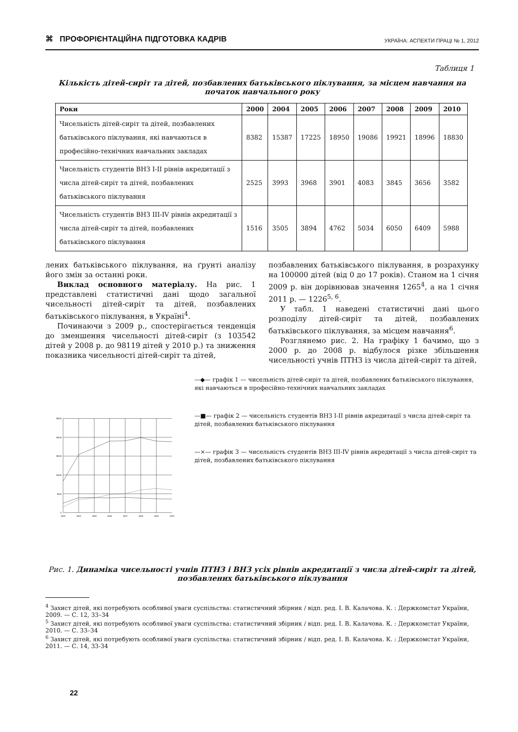⌘ ПРОФОРІЄНТАЦІЙНА ПІДГОТОВКА КАДРІВ УКРАЇНА: АСПЕКТИ ПРАЦІ № 1, 2012
Таблиця 1
Кількість дітей-сиріт та дітей, позбавлених батьківського піклування, за місцем навчання на початок навчального року
| Роки | 2000 | 2004 | 2005 | 2006 | 2007 | 2008 | 2009 | 2010 |
| --- | --- | --- | --- | --- | --- | --- | --- | --- |
| Чисельність дітей-сиріт та дітей, позбавлених батьківського піклування, які навчаються в професійно-технічних навчальних закладах | 8382 | 15387 | 17225 | 18950 | 19086 | 19921 | 18996 | 18830 |
| Чисельність студентів ВНЗ I-II рівнів акредитації з числа дітей-сиріт та дітей, позбавлених батьківського піклування | 2525 | 3993 | 3968 | 3901 | 4083 | 3845 | 3656 | 3582 |
| Чисельність студентів ВНЗ III-IV рівнів акредитації з числа дітей-сиріт та дітей, позбавлених батьківського піклування | 1516 | 3505 | 3894 | 4762 | 5034 | 6050 | 6409 | 5988 |
лених батьківського піклування, на ґрунті аналізу його змін за останні роки.
Виклад основного матеріалу. На рис. 1 представлені статистичні дані щодо загальної чисельності дітей-сиріт та дітей, позбавлених батьківського піклування, в Україні<sup>4</sup>.
Починаючи з 2009 р., спостерігається тенденція до зменшення чисельності дітей-сиріт (з 103542 дітей у 2008 р. до 98119 дітей у 2010 р.) та зниження показника чисельності дітей-сиріт та дітей,
позбавлених батьківського піклування, в розрахунку на 100000 дітей (від 0 до 17 років). Станом на 1 січня 2009 р. він дорівнював значення 1265<sup>4</sup>, а на 1 січня 2011 р. — 1226<sup>5, 6</sup>.
У табл. 1 наведені статистичні дані цього розподілу дітей-сиріт та дітей, позбавлених батьківського піклування, за місцем навчання<sup>6</sup>.
Розглянемо рис. 2. На графіку 1 бачимо, що з 2000 р. до 2008 р. відбулося різке збільшення чисельності учнів ПТНЗ із числа дітей-сиріт та дітей,
25000
20000
15000
10000
5000
0
2000
2004
2005
2006
2007
2008
2009
2010
—◆— графік 1 — чисельність дітей-сиріт та дітей, позбавлених батьківського піклування, які навчаються в професійно-технічних навчальних закладах
—■— графік 2 — чисельність студентів ВНЗ І-ІІ рівнів акредитації з числа дітей-сиріт та дітей, позбавлених батьківського піклування
—×— графік 3 — чисельність студентів ВНЗ ІІІ-ІV рівнів акредитації з числа дітей-сиріт та дітей, позбавлених батьківського піклування
Рис. 1. Динаміка чисельності учнів ПТНЗ і ВНЗ усіх рівнів акредитації з числа дітей-сиріт та дітей, позбавлених батьківського піклування
<sup>4</sup> Захист дітей, які потребують особливої уваги суспільства: статистичний збірник / відп. ред. І. В. Калачова. К. : Держкомстат України, 2009. — С. 12, 33–34
<sup>5</sup> Захист дітей, які потребують особливої уваги суспільства: статистичний збірник / відп. ред. І. В. Калачова. К. : Держкомстат України, 2010. — С. 33–34
<sup>6</sup> Захист дітей, які потребують особливої уваги суспільства: статистичний збірник / відп. ред. І. В. Калачова. К. : Держкомстат України, 2011. — С. 14, 33-34
22